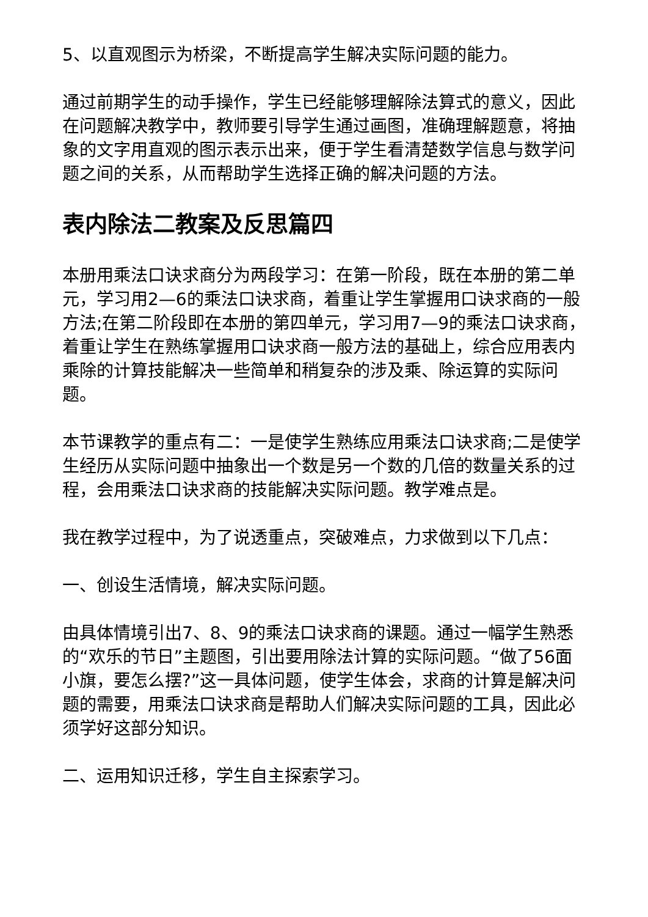5、以直观图示为桥梁，不断提高学生解决实际问题的能力。
通过前期学生的动手操作，学生已经能够理解除法算式的意义，因此在问题解决教学中，教师要引导学生通过画图，准确理解题意，将抽象的文字用直观的图示表示出来，便于学生看清楚数学信息与数学问题之间的关系，从而帮助学生选择正确的解决问题的方法。
表内除法二教案及反思篇四
本册用乘法口诀求商分为两段学习：在第一阶段，既在本册的第二单元，学习用2—6的乘法口诀求商，着重让学生掌握用口诀求商的一般方法;在第二阶段即在本册的第四单元，学习用7—9的乘法口诀求商，着重让学生在熟练掌握用口诀求商一般方法的基础上，综合应用表内乘除的计算技能解决一些简单和稍复杂的涉及乘、除运算的实际问题。
本节课教学的重点有二：一是使学生熟练应用乘法口诀求商;二是使学生经历从实际问题中抽象出一个数是另一个数的几倍的数量关系的过程，会用乘法口诀求商的技能解决实际问题。教学难点是。
我在教学过程中，为了说透重点，突破难点，力求做到以下几点：
一、创设生活情境，解决实际问题。
由具体情境引出7、8、9的乘法口诀求商的课题。通过一幅学生熟悉的“欢乐的节日”主题图，引出要用除法计算的实际问题。“做了56面小旗，要怎么摆?”这一具体问题，使学生体会，求商的计算是解决问题的需要，用乘法口诀求商是帮助人们解决实际问题的工具，因此必须学好这部分知识。
二、运用知识迁移，学生自主探索学习。